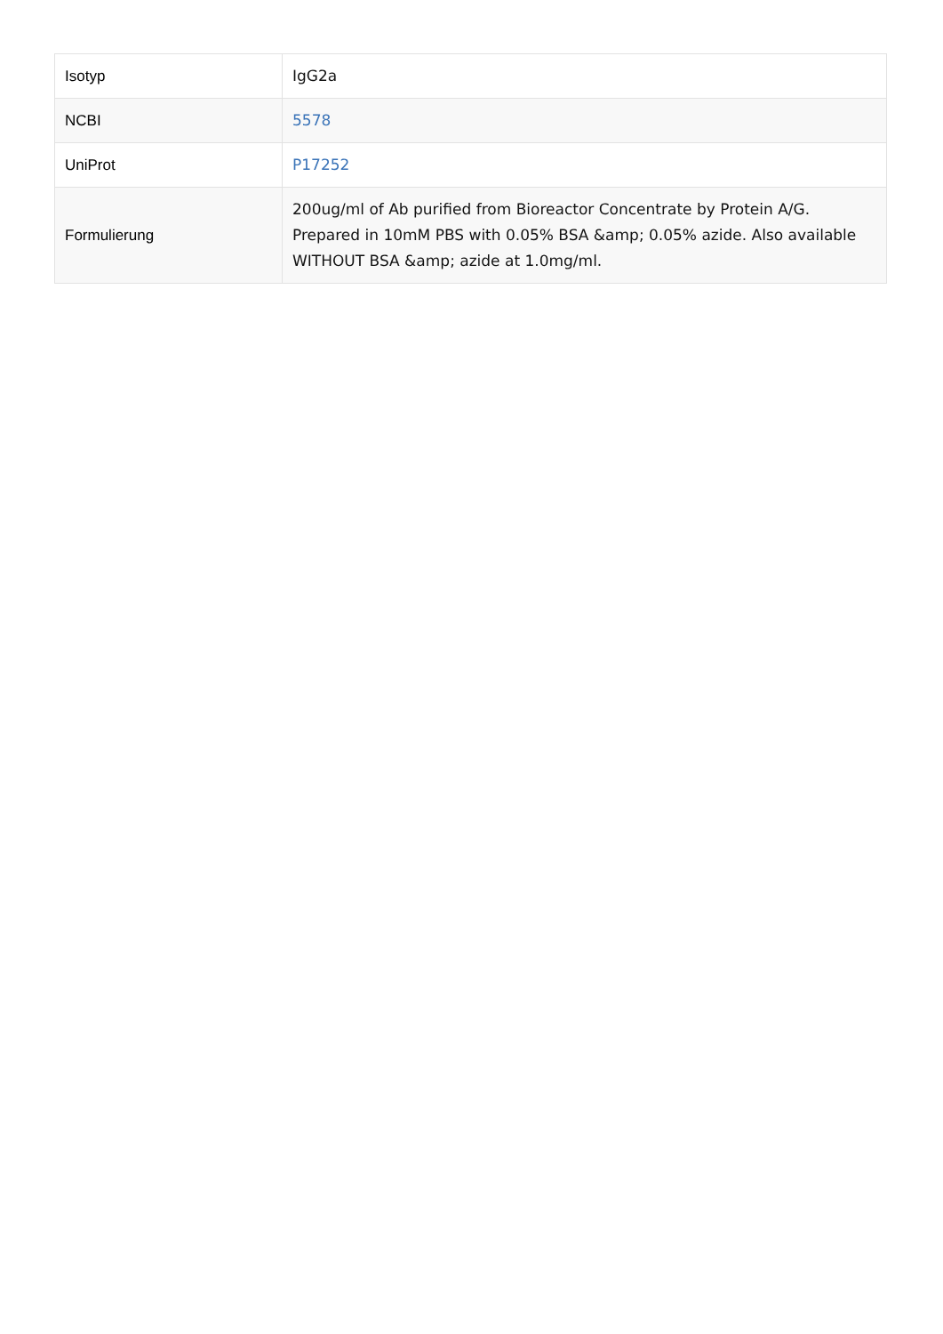| Isotyp | IgG2a |
| NCBI | 5578 |
| UniProt | P17252 |
| Formulierung | 200ug/ml of Ab purified from Bioreactor Concentrate by Protein A/G. Prepared in 10mM PBS with 0.05% BSA &amp; 0.05% azide. Also available WITHOUT BSA &amp; azide at 1.0mg/ml. |